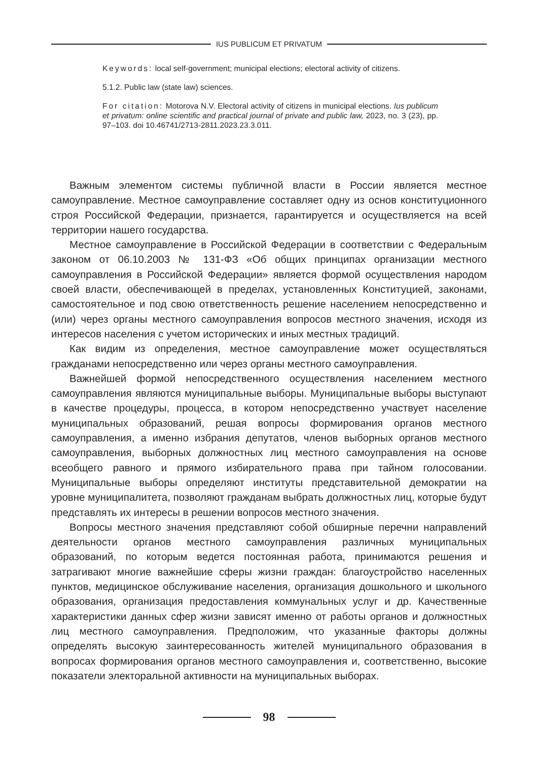IUS PUBLICUM ET PRIVATUM
Keywords: local self-government; municipal elections; electoral activity of citizens.
5.1.2. Public law (state law) sciences.
For citation: Motorova N.V. Electoral activity of citizens in municipal elections. Ius publicum et privatum: online scientific and practical journal of private and public law, 2023, no. 3 (23), pp. 97–103. doi 10.46741/2713-2811.2023.23.3.011.
Важным элементом системы публичной власти в России является местное самоуправление. Местное самоуправление составляет одну из основ конституционного строя Российской Федерации, признается, гарантируется и осуществляется на всей территории нашего государства.
Местное самоуправление в Российской Федерации в соответствии с Федеральным законом от 06.10.2003 № 131-ФЗ «Об общих принципах организации местного самоуправления в Российской Федерации» является формой осуществления народом своей власти, обеспечивающей в пределах, установленных Конституцией, законами, самостоятельное и под свою ответственность решение населением непосредственно и (или) через органы местного самоуправления вопросов местного значения, исходя из интересов населения с учетом исторических и иных местных традиций.
Как видим из определения, местное самоуправление может осуществляться гражданами непосредственно или через органы местного самоуправления.
Важнейшей формой непосредственного осуществления населением местного самоуправления являются муниципальные выборы. Муниципальные выборы выступают в качестве процедуры, процесса, в котором непосредственно участвует население муниципальных образований, решая вопросы формирования органов местного самоуправления, а именно избрания депутатов, членов выборных органов местного самоуправления, выборных должностных лиц местного самоуправления на основе всеобщего равного и прямого избирательного права при тайном голосовании. Муниципальные выборы определяют институты представительной демократии на уровне муниципалитета, позволяют гражданам выбрать должностных лиц, которые будут представлять их интересы в решении вопросов местного значения.
Вопросы местного значения представляют собой обширные перечни направлений деятельности органов местного самоуправления различных муниципальных образований, по которым ведется постоянная работа, принимаются решения и затрагивают многие важнейшие сферы жизни граждан: благоустройство населенных пунктов, медицинское обслуживание населения, организация дошкольного и школьного образования, организация предоставления коммунальных услуг и др. Качественные характеристики данных сфер жизни зависят именно от работы органов и должностных лиц местного самоуправления. Предположим, что указанные факторы должны определять высокую заинтересованность жителей муниципального образования в вопросах формирования органов местного самоуправления и, соответственно, высокие показатели электоральной активности на муниципальных выборах.
98